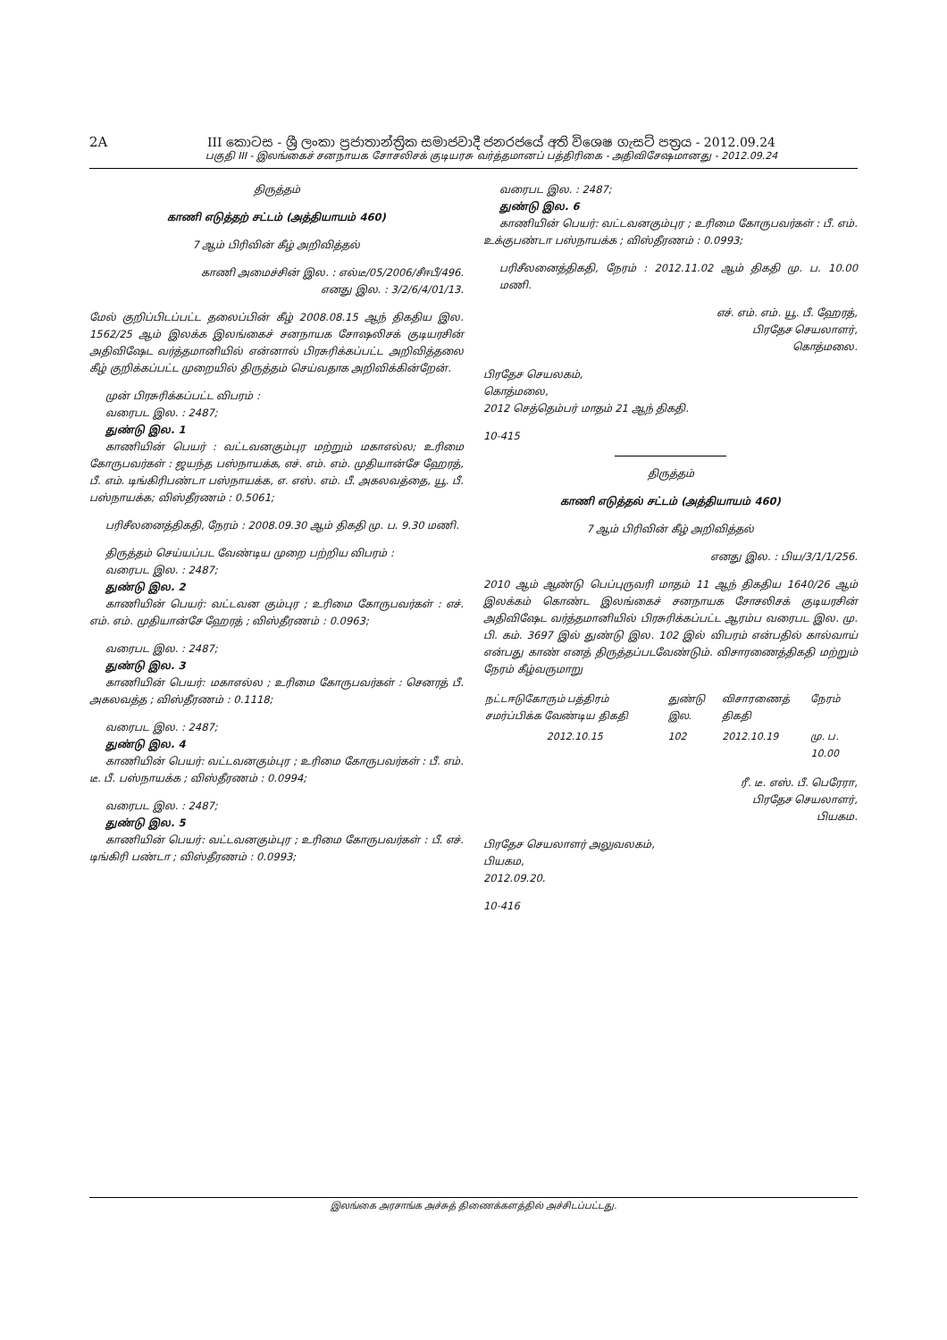2A III කොටස - ශ්‍රී ලංකා ප්‍රජාතාන්ත්‍රික සමාජවාදී ජනරජයේ අති විශෙෂ ගැසට් පත්‍රය - 2012.09.24
பகுதி III - இலங்கைச் சனநாயக சோசலிசக் குடியரசு வர்த்தமானப் பத்திரிகை - அதிவிசேஷமானது - 2012.09.24
திருத்தம்
காணி எடுத்தற் சட்டம் (அத்தியாயம் 460)
7 ஆம் பிரிவின் கீழ் அறிவித்தல்
காணி அமைச்சின் இல. : எல்டீ/05/2006/சீஈபீ/496.
எனது இல. : 3/2/6/4/01/13.
மேல் குறிப்பிடப்பட்ட தலைப்பின் கீழ் 2008.08.15 ஆந் திகதிய இல. 1562/25 ஆம் இலக்க இலங்கைச் சனநாயக சோஷலிசக் குடியரசின் அதிவிஷேட வர்த்தமானியில் என்னால் பிரசுரிக்கப்பட்ட அறிவித்தலை கீழ் குறிக்கப்பட்ட முறையில் திருத்தம் செய்வதாக அறிவிக்கின்றேன்.
முன் பிரசுரிக்கப்பட்ட விபரம் :
வரைபட இல. : 2487;
துண்டு இல. 1
காணியின் பெயர் : வட்டவனகும்புர மற்றும் மகாஎல்ல; உரிமை கோருபவர்கள் : ஜயந்த பஸ்நாயக்க, எச். எம். எம். முதியான்சே ஹேரத், பீ. எம். டிங்கிரிபண்டா பஸ்நாயக்க, எ. எஸ். எம். பீ. அகலவத்தை, யூ. பீ. பஸ்நாயக்க; விஸ்தீரணம் : 0.5061;
பரிசீலனைத்திகதி, நேரம் : 2008.09.30 ஆம் திகதி மு. ப. 9.30 மணி.
திருத்தம் செய்யப்பட வேண்டிய முறை பற்றிய விபரம் :
வரைபட இல. : 2487;
துண்டு இல. 2
காணியின் பெயர்: வட்டவன கும்புர ; உரிமை கோருபவர்கள் : எச். எம். எம். முதியான்சே ஹேரத் ; விஸ்தீரணம் : 0.0963;
வரைபட இல. : 2487;
துண்டு இல. 3
காணியின் பெயர்: மகாஎல்ல ; உரிமை கோருபவர்கள் : செனரத் பீ. அகலவத்த ; விஸ்தீரணம் : 0.1118;
வரைபட இல. : 2487;
துண்டு இல. 4
காணியின் பெயர்: வட்டவனகும்புர ; உரிமை கோருபவர்கள் : பீ. எம். டீ. பீ. பஸ்நாயக்க ; விஸ்தீரணம் : 0.0994;
வரைபட இல. : 2487;
துண்டு இல. 5
காணியின் பெயர்: வட்டவனகும்புர ; உரிமை கோருபவர்கள் : பீ. எச். டிங்கிரி பண்டா ; விஸ்தீரணம் : 0.0993;
வரைபட இல. : 2487;
துண்டு இல. 6
காணியின் பெயர்: வட்டவனகும்புர ; உரிமை கோருபவர்கள் : பீ. எம். உக்குபண்டா பஸ்நாயக்க ; விஸ்தீரணம் : 0.0993;
பரிசீலனைத்திகதி, நேரம் : 2012.11.02 ஆம் திகதி மு. ப. 10.00 மணி.
எச். எம். எம். யூ. பீ. ஹேரத்,
பிரதேச செயலாளர்,
கொத்மலை.
பிரதேச செயலகம்,
கொத்மலை,
2012 செத்தெம்பர் மாதம் 21 ஆந் திகதி.
10-415
திருத்தம்
காணி எடுத்தல் சட்டம் (அத்தியாயம் 460)
7 ஆம் பிரிவின் கீழ் அறிவித்தல்
எனது இல. : பிய/3/1/1/256.
2010 ஆம் ஆண்டு பெப்புருவரி மாதம் 11 ஆந் திகதிய 1640/26 ஆம் இலக்கம் கொண்ட இலங்கைச் சனநாயக சோசலிசக் குடியரசின் அதிவிஷேட வர்த்தமானியில் பிரசுரிக்கப்பட்ட ஆரம்ப வரைபட இல. மு. பி. கம். 3697 இல் துண்டு இல. 102 இல் விபரம் என்பதில் கால்வாய் என்பது காண் எனத் திருத்தப்படவேண்டும். விசாரணைத்திகதி மற்றும் நேரம் கீழ்வருமாறு
| நட்டஈடுகோரும் பத்திரம் சமர்ப்பிக்க வேண்டிய திகதி | துண்டு இல. | விசாரணைத் திகதி | நேரம் |
| 2012.10.15 | 102 | 2012.10.19 | மு. ப. 10.00 |
ரீ. டீ. எஸ். பீ. பெரேரா,
பிரதேச செயலாளர்,
பியகம.
பிரதேச செயலாளர் அலுவலகம்,
பியகம,
2012.09.20.
10-416
இலங்கை அரசாங்க அச்சுத் திணைக்களத்தில் அச்சிடப்பட்டது.